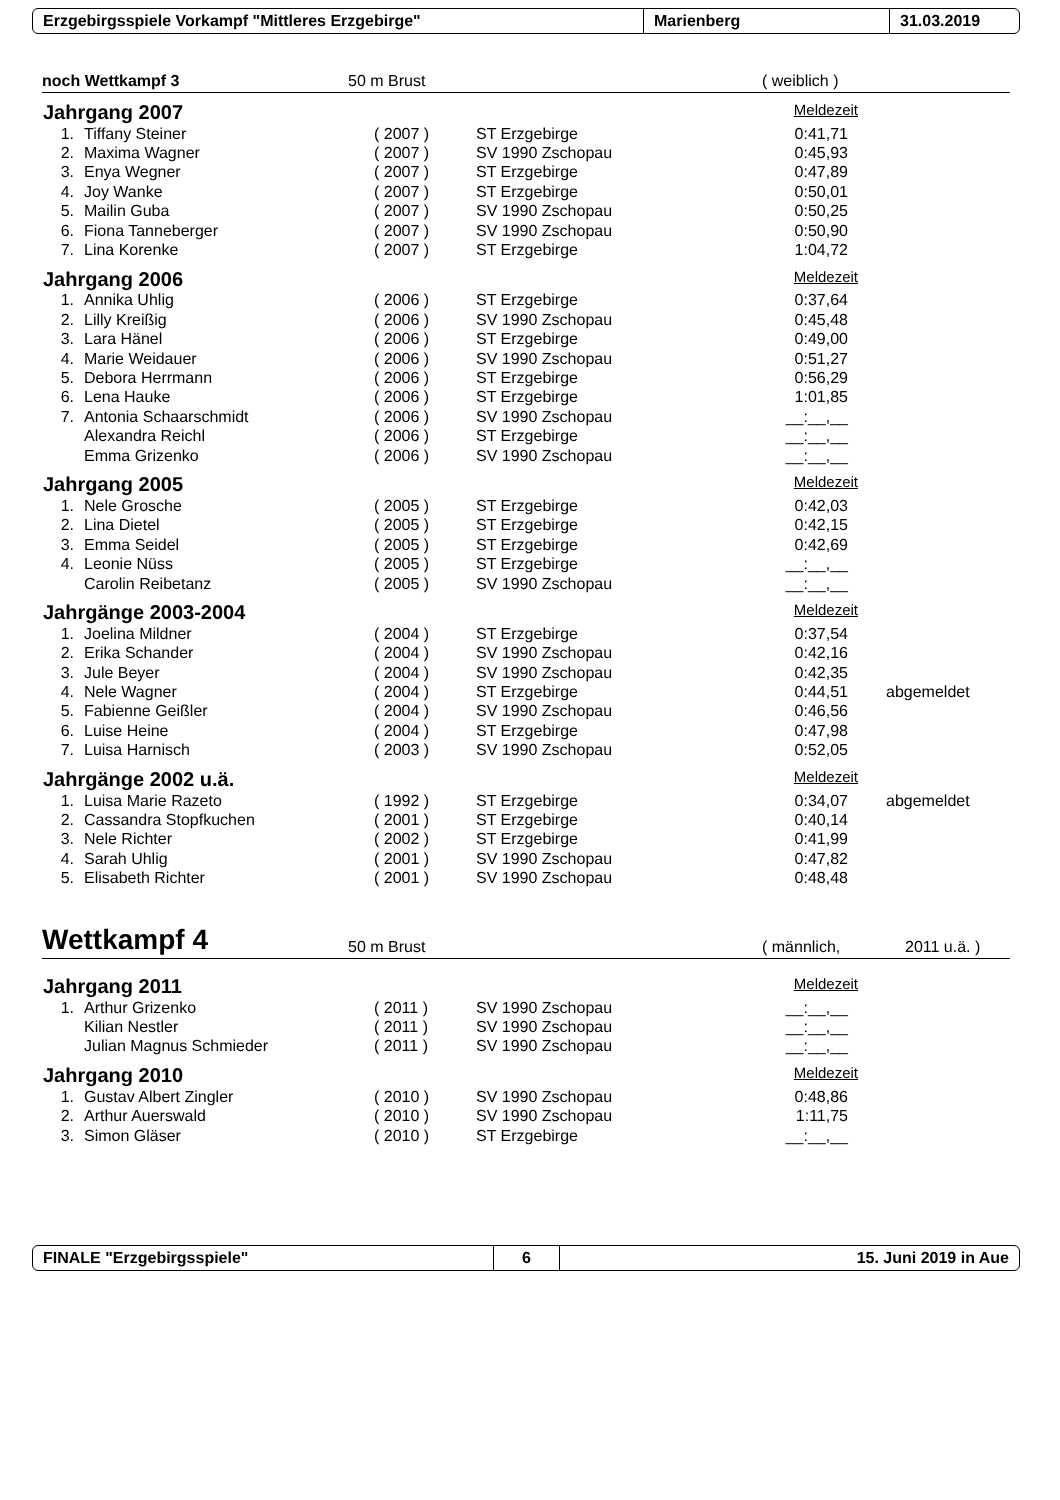Erzgebirgsspiele Vorkampf "Mittleres Erzgebirge" Marienberg 31.03.2019
noch Wettkampf 3 50 m Brust ( weiblich )
Jahrgang 2007 Meldezeit
| 1. | Tiffany Steiner | ( 2007 ) | ST Erzgebirge | 0:41,71 | |
| 2. | Maxima Wagner | ( 2007 ) | SV 1990 Zschopau | 0:45,93 | |
| 3. | Enya Wegner | ( 2007 ) | ST Erzgebirge | 0:47,89 | |
| 4. | Joy Wanke | ( 2007 ) | ST Erzgebirge | 0:50,01 | |
| 5. | Mailin Guba | ( 2007 ) | SV 1990 Zschopau | 0:50,25 | |
| 6. | Fiona Tanneberger | ( 2007 ) | SV 1990 Zschopau | 0:50,90 | |
| 7. | Lina Korenke | ( 2007 ) | ST Erzgebirge | 1:04,72 | |
Jahrgang 2006 Meldezeit
| 1. | Annika Uhlig | ( 2006 ) | ST Erzgebirge | 0:37,64 | |
| 2. | Lilly Kreißig | ( 2006 ) | SV 1990 Zschopau | 0:45,48 | |
| 3. | Lara Hänel | ( 2006 ) | ST Erzgebirge | 0:49,00 | |
| 4. | Marie Weidauer | ( 2006 ) | SV 1990 Zschopau | 0:51,27 | |
| 5. | Debora Herrmann | ( 2006 ) | ST Erzgebirge | 0:56,29 | |
| 6. | Lena Hauke | ( 2006 ) | ST Erzgebirge | 1:01,85 | |
| 7. | Antonia Schaarschmidt | ( 2006 ) | SV 1990 Zschopau | __:__,__ | |
| | Alexandra Reichl | ( 2006 ) | ST Erzgebirge | __:__,__ | |
| | Emma Grizenko | ( 2006 ) | SV 1990 Zschopau | __:__,__ | |
Jahrgang 2005 Meldezeit
| 1. | Nele Grosche | ( 2005 ) | ST Erzgebirge | 0:42,03 | |
| 2. | Lina Dietel | ( 2005 ) | ST Erzgebirge | 0:42,15 | |
| 3. | Emma Seidel | ( 2005 ) | ST Erzgebirge | 0:42,69 | |
| 4. | Leonie Nüss | ( 2005 ) | ST Erzgebirge | __:__,__ | |
| | Carolin Reibetanz | ( 2005 ) | SV 1990 Zschopau | __:__,__ | |
Jahrgänge 2003-2004 Meldezeit
| 1. | Joelina Mildner | ( 2004 ) | ST Erzgebirge | 0:37,54 | |
| 2. | Erika Schander | ( 2004 ) | SV 1990 Zschopau | 0:42,16 | |
| 3. | Jule Beyer | ( 2004 ) | SV 1990 Zschopau | 0:42,35 | |
| 4. | Nele Wagner | ( 2004 ) | ST Erzgebirge | 0:44,51 | abgemeldet |
| 5. | Fabienne Geißler | ( 2004 ) | SV 1990 Zschopau | 0:46,56 | |
| 6. | Luise Heine | ( 2004 ) | ST Erzgebirge | 0:47,98 | |
| 7. | Luisa Harnisch | ( 2003 ) | SV 1990 Zschopau | 0:52,05 | |
Jahrgänge 2002 u.ä. Meldezeit
| 1. | Luisa Marie Razeto | ( 1992 ) | ST Erzgebirge | 0:34,07 | abgemeldet |
| 2. | Cassandra Stopfkuchen | ( 2001 ) | ST Erzgebirge | 0:40,14 | |
| 3. | Nele Richter | ( 2002 ) | ST Erzgebirge | 0:41,99 | |
| 4. | Sarah Uhlig | ( 2001 ) | SV 1990 Zschopau | 0:47,82 | |
| 5. | Elisabeth Richter | ( 2001 ) | SV 1990 Zschopau | 0:48,48 | |
Wettkampf 4 50 m Brust ( männlich, 2011 u.ä. )
Jahrgang 2011 Meldezeit
| 1. | Arthur Grizenko | ( 2011 ) | SV 1990 Zschopau | __:__,__ |
| | Kilian Nestler | ( 2011 ) | SV 1990 Zschopau | __:__,__ |
| | Julian Magnus Schmieder | ( 2011 ) | SV 1990 Zschopau | __:__,__ |
Jahrgang 2010 Meldezeit
| 1. | Gustav Albert Zingler | ( 2010 ) | SV 1990 Zschopau | 0:48,86 |
| 2. | Arthur Auerswald | ( 2010 ) | SV 1990 Zschopau | 1:11,75 |
| 3. | Simon Gläser | ( 2010 ) | ST Erzgebirge | __:__,__ |
FINALE "Erzgebirgsspiele" 6 15. Juni 2019 in Aue